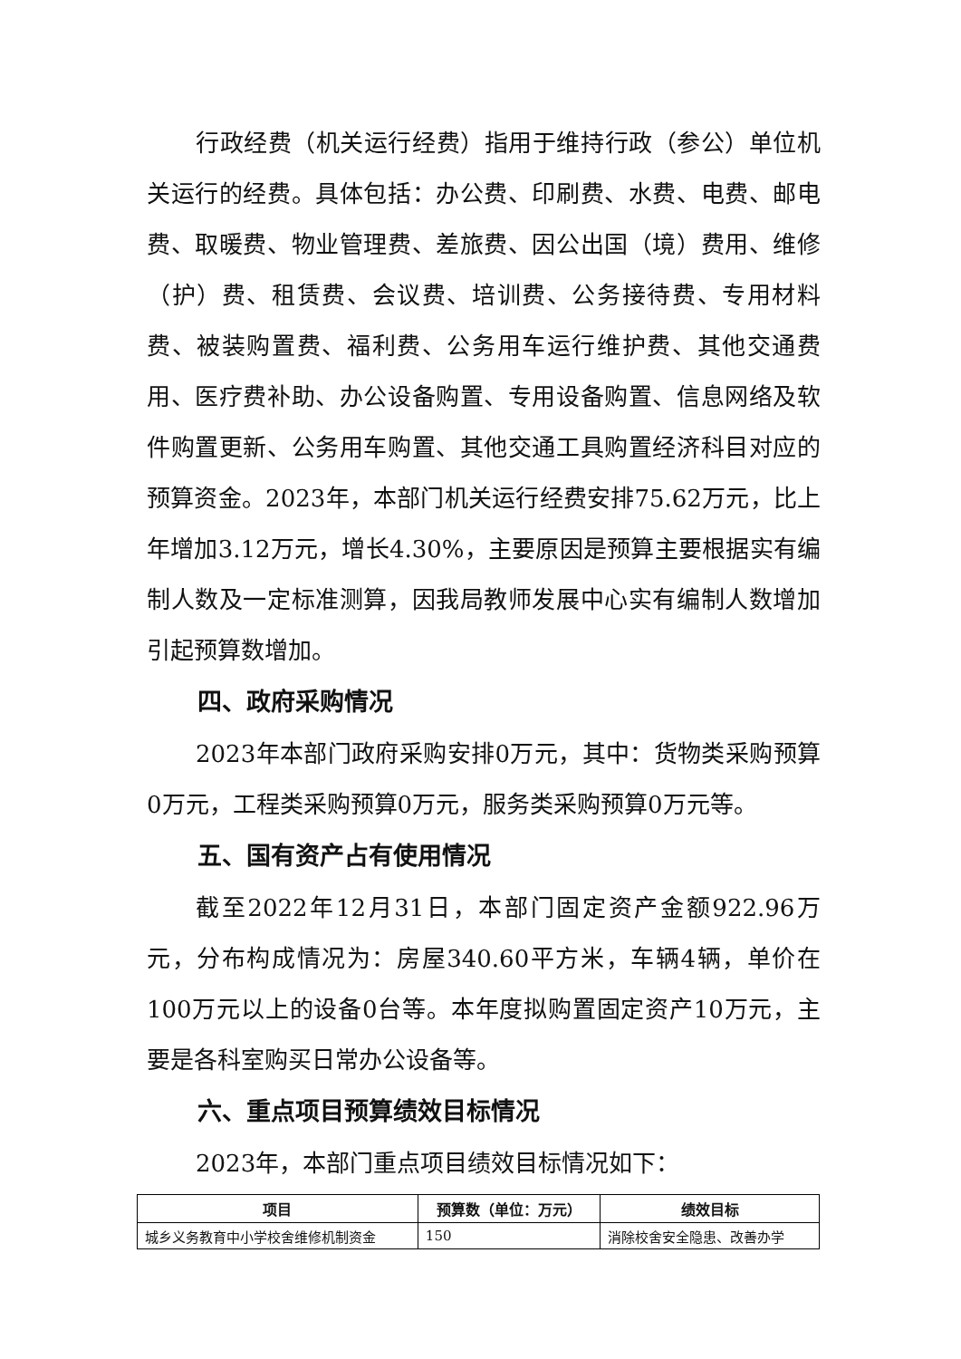行政经费（机关运行经费）指用于维持行政（参公）单位机关运行的经费。具体包括：办公费、印刷费、水费、电费、邮电费、取暖费、物业管理费、差旅费、因公出国（境）费用、维修（护）费、租赁费、会议费、培训费、公务接待费、专用材料费、被装购置费、福利费、公务用车运行维护费、其他交通费用、医疗费补助、办公设备购置、专用设备购置、信息网络及软件购置更新、公务用车购置、其他交通工具购置经济科目对应的预算资金。2023年，本部门机关运行经费安排75.62万元，比上年增加3.12万元，增长4.30%，主要原因是预算主要根据实有编制人数及一定标准测算，因我局教师发展中心实有编制人数增加引起预算数增加。
四、政府采购情况
2023年本部门政府采购安排0万元，其中：货物类采购预算0万元，工程类采购预算0万元，服务类采购预算0万元等。
五、国有资产占有使用情况
截至2022年12月31日，本部门固定资产金额922.96万元，分布构成情况为：房屋340.60平方米，车辆4辆，单价在100万元以上的设备0台等。本年度拟购置固定资产10万元，主要是各科室购买日常办公设备等。
六、重点项目预算绩效目标情况
2023年，本部门重点项目绩效目标情况如下：
| 项目 | 预算数（单位：万元） | 绩效目标 |
| --- | --- | --- |
| 城乡义务教育中小学校舍维修机制资金 | 150 | 消除校舍安全隐患、改善办学 |